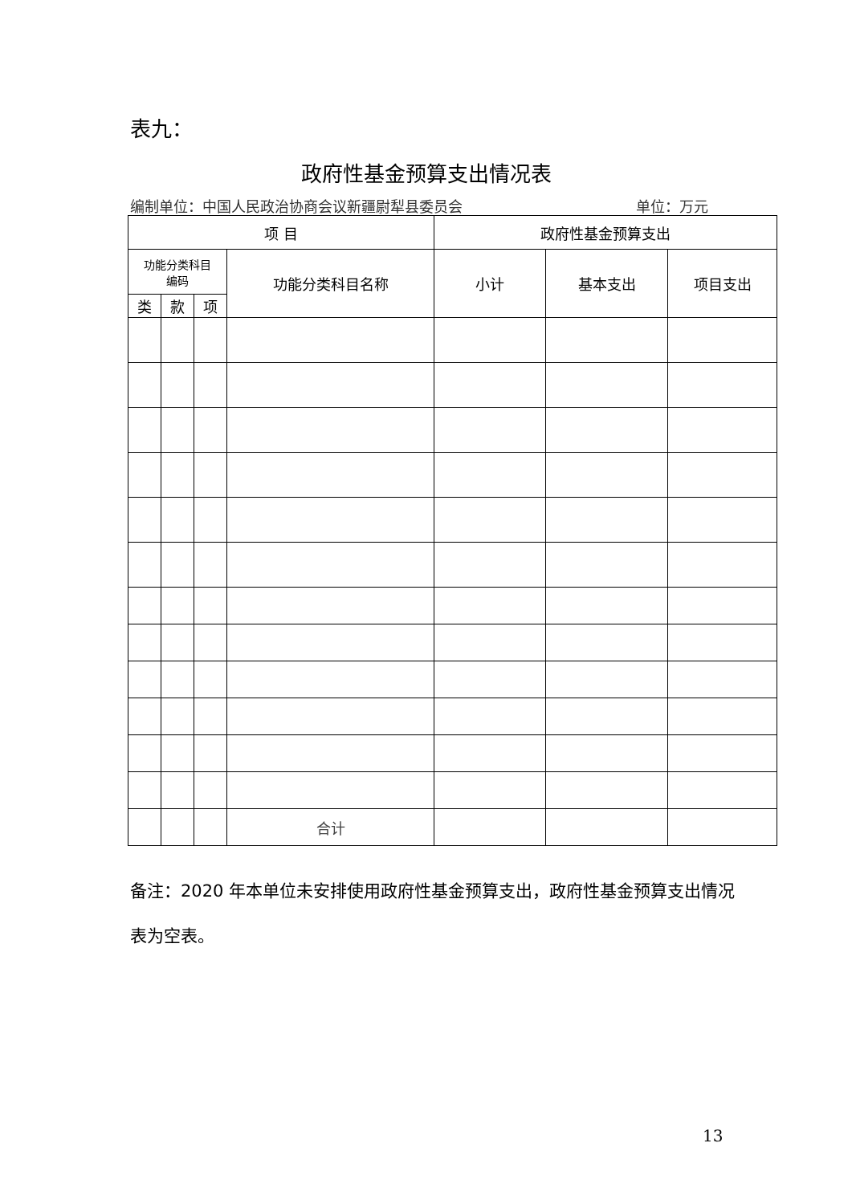表九：
政府性基金预算支出情况表
编制单位：中国人民政治协商会议新疆尉犁县委员会 单位：万元
| 项 目 | | | | 政府性基金预算支出 | | |
| --- | --- | --- | --- | --- | --- | --- |
| 功能分类科目 编码 | | | 功能分类科目名称 | 小计 | 基本支出 | 项目支出 |
| 类 | 款 | 项 | | | | |
| | | | 合计 | | | |
备注：2020 年本单位未安排使用政府性基金预算支出，政府性基金预算支出情况表为空表。
13